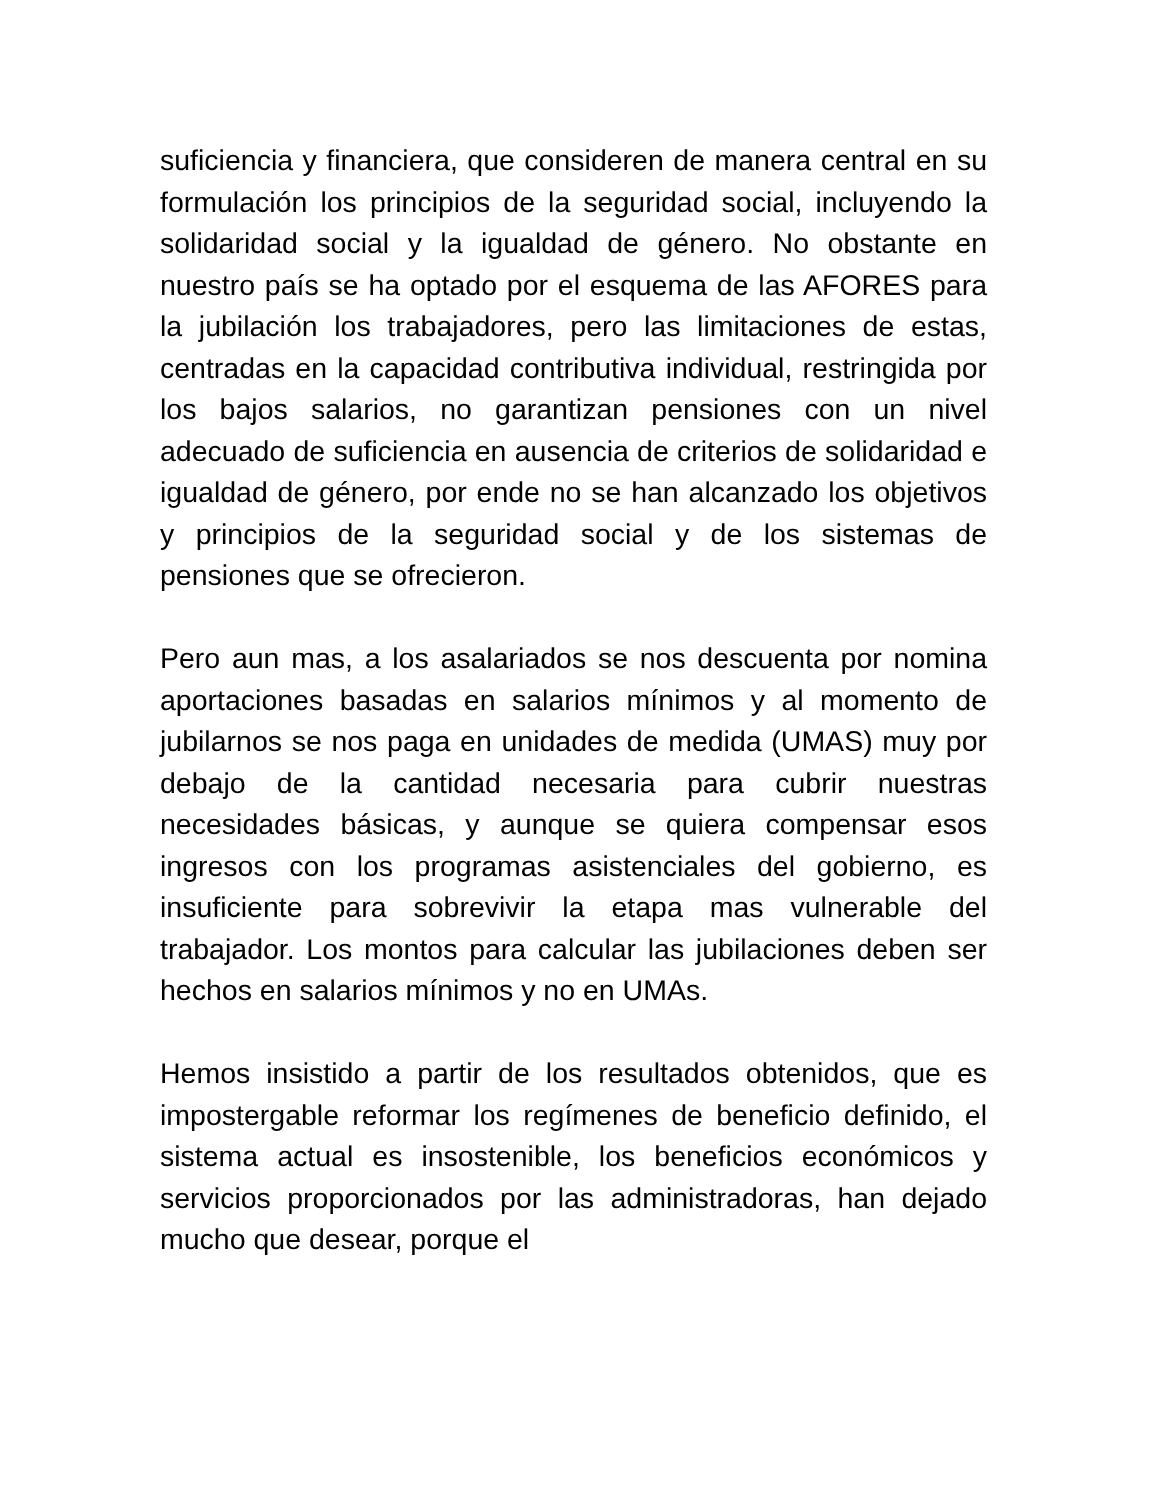suficiencia y financiera, que consideren de manera central en su formulación los principios de la seguridad social, incluyendo la solidaridad social y la igualdad de género. No obstante en nuestro país se ha optado por el esquema de las AFORES para la jubilación los trabajadores, pero las limitaciones de estas, centradas en la capacidad contributiva individual, restringida por los bajos salarios, no garantizan pensiones con un nivel adecuado de suficiencia en ausencia de criterios de solidaridad e igualdad de género, por ende no se han alcanzado los objetivos y principios de la seguridad social y de los sistemas de pensiones que se ofrecieron.
Pero aun mas, a los asalariados se nos descuenta por nomina aportaciones basadas en salarios mínimos y al momento de jubilarnos se nos paga en unidades de medida (UMAS) muy por debajo de la cantidad necesaria para cubrir nuestras necesidades básicas, y aunque se quiera compensar esos ingresos con los programas asistenciales del gobierno, es insuficiente para sobrevivir la etapa mas vulnerable del trabajador. Los montos para calcular las jubilaciones deben ser hechos en salarios mínimos y no en UMAs.
Hemos insistido a partir de los resultados obtenidos, que es impostergable reformar los regímenes de beneficio definido, el sistema actual es insostenible, los beneficios económicos y servicios proporcionados por las administradoras, han dejado mucho que desear, porque el